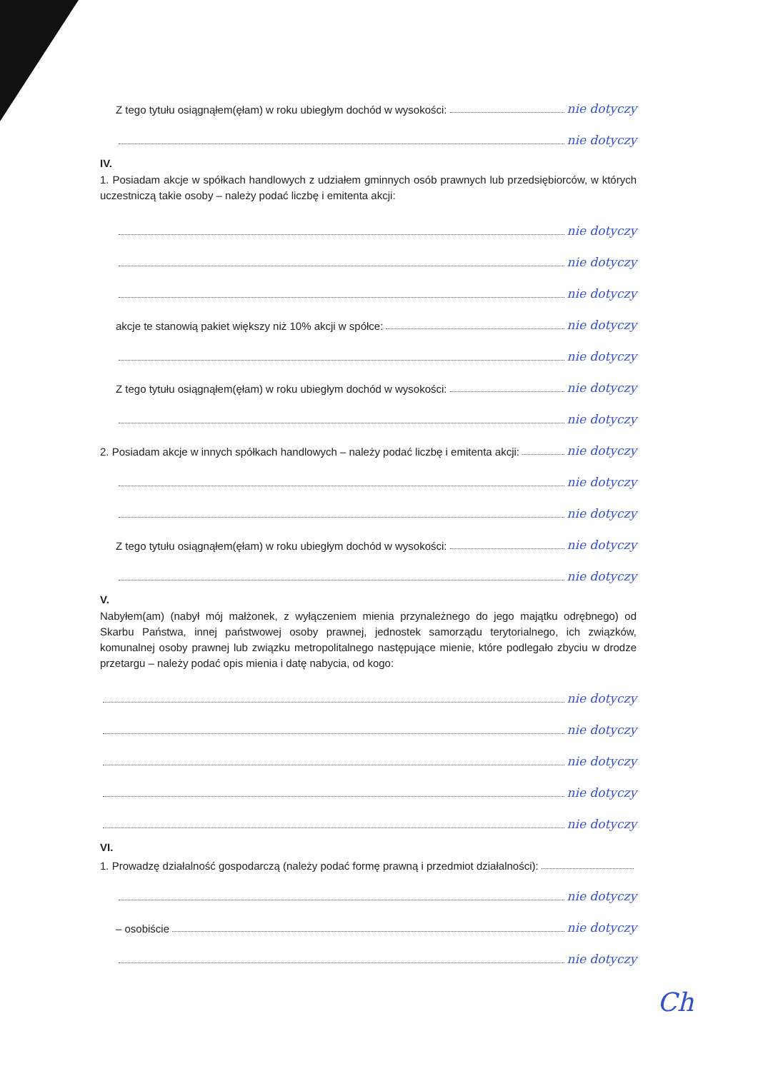Z tego tytułu osiągnąłem(ęłam) w roku ubiegłym dochód w wysokości: nie dotyczy
nie dotyczy
IV.
1. Posiadam akcje w spółkach handlowych z udziałem gminnych osób prawnych lub przedsiębiorców, w których uczestniczą takie osoby – należy podać liczbę i emitenta akcji:
nie dotyczy
nie dotyczy
nie dotyczy
akcje te stanowią pakiet większy niż 10% akcji w spółce: nie dotyczy
nie dotyczy
Z tego tytułu osiągnąłem(ęłam) w roku ubiegłym dochód w wysokości: nie dotyczy
nie dotyczy
2. Posiadam akcje w innych spółkach handlowych – należy podać liczbę i emitenta akcji: nie dotyczy
nie dotyczy
nie dotyczy
Z tego tytułu osiągnąłem(ęłam) w roku ubiegłym dochód w wysokości: nie dotyczy
nie dotyczy
V.
Nabyłem(am) (nabył mój małżonek, z wyłączeniem mienia przynależnego do jego majątku odrębnego) od Skarbu Państwa, innej państwowej osoby prawnej, jednostek samorządu terytorialnego, ich związków, komunalnej osoby prawnej lub związku metropolitalnego następujące mienie, które podlegało zbyciu w drodze przetargu – należy podać opis mienia i datę nabycia, od kogo:
nie dotyczy
nie dotyczy
nie dotyczy
nie dotyczy
nie dotyczy
VI.
1. Prowadzę działalność gospodarczą (należy podać formę prawną i przedmiot działalności):
nie dotyczy
– osobiście nie dotyczy
nie dotyczy
Ch